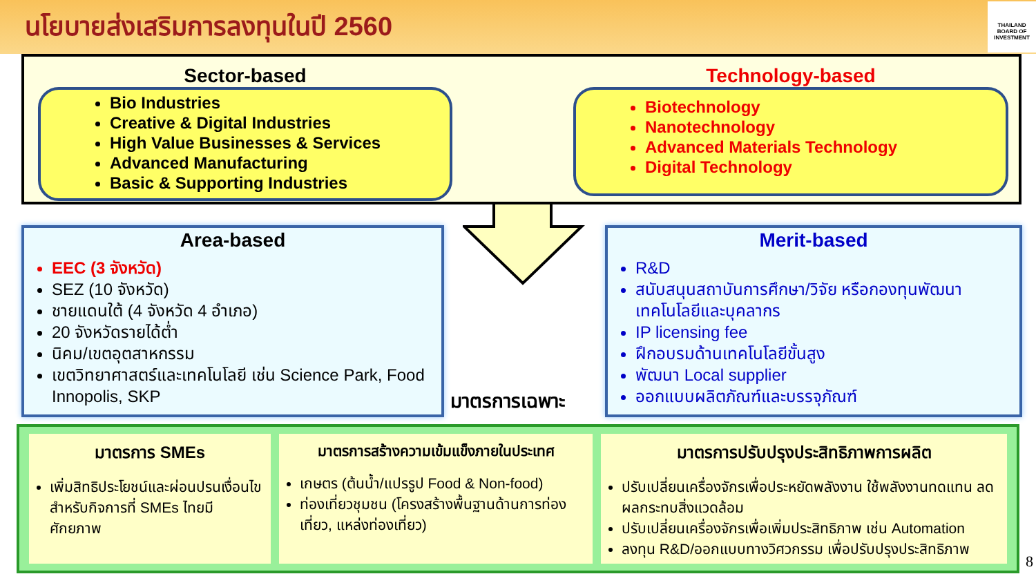นโยบายส่งเสริมการลงทุนในปี 2560
THAILAND BOARD OF INVESTMENT
Sector-based
Bio Industries
Creative & Digital Industries
High Value Businesses & Services
Advanced Manufacturing
Basic & Supporting Industries
Technology-based
Biotechnology
Nanotechnology
Advanced Materials Technology
Digital Technology
Area-based
EEC (3 จังหวัด)
SEZ (10 จังหวัด)
ชายแดนใต้ (4 จังหวัด 4 อำเภอ)
20 จังหวัดรายได้ต่ำ
นิคม/เขตอุตสาหกรรม
เขตวิทยาศาสตร์และเทคโนโลยี เช่น Science Park, Food Innopolis, SKP
มาตรการเฉพาะ
Merit-based
R&D
สนับสนุนสถาบันการศึกษา/วิจัย หรือกองทุนพัฒนาเทคโนโลยีและบุคลากร
IP licensing fee
ฝึกอบรมด้านเทคโนโลยีขั้นสูง
พัฒนา Local supplier
ออกแบบผลิตภัณฑ์และบรรจุภัณฑ์
มาตรการ SMEs
เพิ่มสิทธิประโยชน์และผ่อนปรนเงื่อนไขสำหรับกิจการที่ SMEs ไทยมีศักยภาพ
มาตรการสร้างความเข้มแข็งภายในประเทศ
เกษตร (ต้นน้ำ/แปรรูป Food & Non-food)
ท่องเที่ยวชุมชน (โครงสร้างพื้นฐานด้านการท่องเที่ยว, แหล่งท่องเที่ยว)
มาตรการปรับปรุงประสิทธิภาพการผลิต
ปรับเปลี่ยนเครื่องจักรเพื่อประหยัดพลังงาน ใช้พลังงานทดแทน ลดผลกระทบสิ่งแวดล้อม
ปรับเปลี่ยนเครื่องจักรเพื่อเพิ่มประสิทธิภาพ เช่น Automation
ลงทุน R&D/ออกแบบทางวิศวกรรม เพื่อปรับปรุงประสิทธิภาพ
8